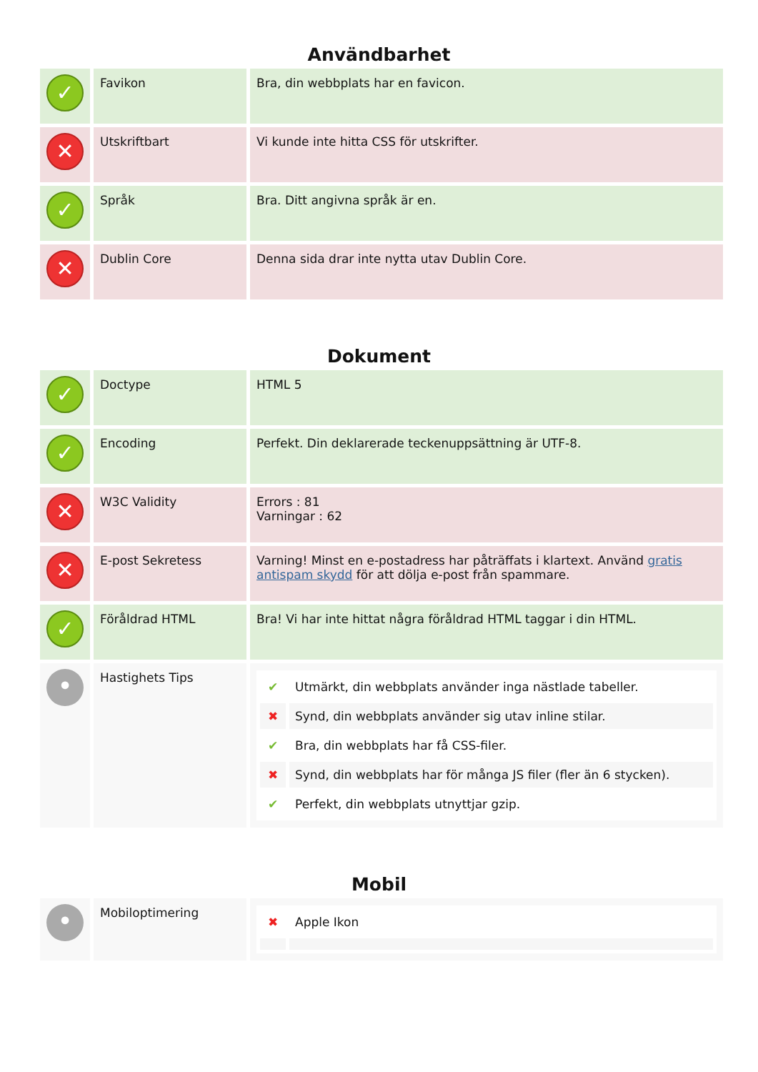Användbarhet
| ✓ | Favikon | Bra, din webbplats har en favicon. |
| ✕ | Utskriftbart | Vi kunde inte hitta CSS för utskrifter. |
| ✓ | Språk | Bra. Ditt angivna språk är en. |
| ✕ | Dublin Core | Denna sida drar inte nytta utav Dublin Core. |
Dokument
| ✓ | Doctype | HTML 5 |
| ✓ | Encoding | Perfekt. Din deklarerade teckenuppsättning är UTF-8. |
| ✕ | W3C Validity | Errors : 81 Varningar : 62 |
| ✕ | E-post Sekretess | Varning! Minst en e-postadress har påträffats i klartext. Använd gratis antispam skydd för att dölja e-post från spammare. |
| ✓ | Föråldrad HTML | Bra! Vi har inte hittat några föråldrad HTML taggar i din HTML. |
| • | Hastighets Tips | / ✔ / Utmärkt, din webbplats använder inga nästlade tabeller. / / ✖ / Synd, din webbplats använder sig utav inline stilar. / / ✔ / Bra, din webbplats har få CSS-filer. / / ✖ / Synd, din webbplats har för många JS filer (fler än 6 stycken). / / ✔ / Perfekt, din webbplats utnyttjar gzip. / |
Mobil
| • | Mobiloptimering | / ✖ / Apple Ikon / |